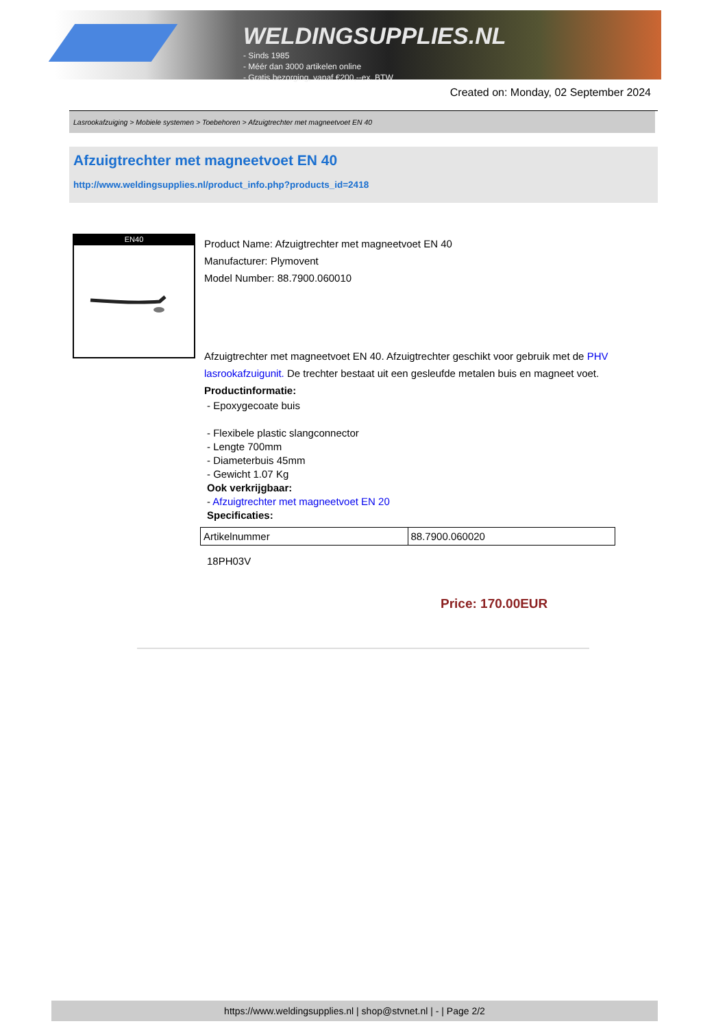WELDINGSUPPLIES.NL
- Sinds 1985
- Méér dan 3000 artikelen online
- Gratis bezorging, vanaf €200,--ex. BTW
Created on: Monday, 02 September 2024
Lasrookafzuiging > Mobiele systemen > Toebehoren > Afzuigtrechter met magneetvoet EN 40
Afzuigtrechter met magneetvoet EN 40
http://www.weldingsupplies.nl/product_info.php?products_id=2418
EN40
Product Name: Afzuigtrechter met magneetvoet EN 40
Manufacturer: Plymovent
Model Number: 88.7900.060010
Afzuigtrechter met magneetvoet EN 40. Afzuigtrechter geschikt voor gebruik met de PHV lasrookafzuigunit. De trechter bestaat uit een gesleufde metalen buis en magneet voet.
Productinformatie:
- Epoxygecoate buis
- Flexibele plastic slangconnector
- Lengte 700mm
- Diameterbuis 45mm
- Gewicht 1.07 Kg
Ook verkrijgbaar:
- Afzuigtrechter met magneetvoet EN 20
Specificaties:
| Artikelnummer | 88.7900.060020 |
18PH03V
Price: 170.00EUR
https://www.weldingsupplies.nl | shop@stvnet.nl | - | Page 2/2